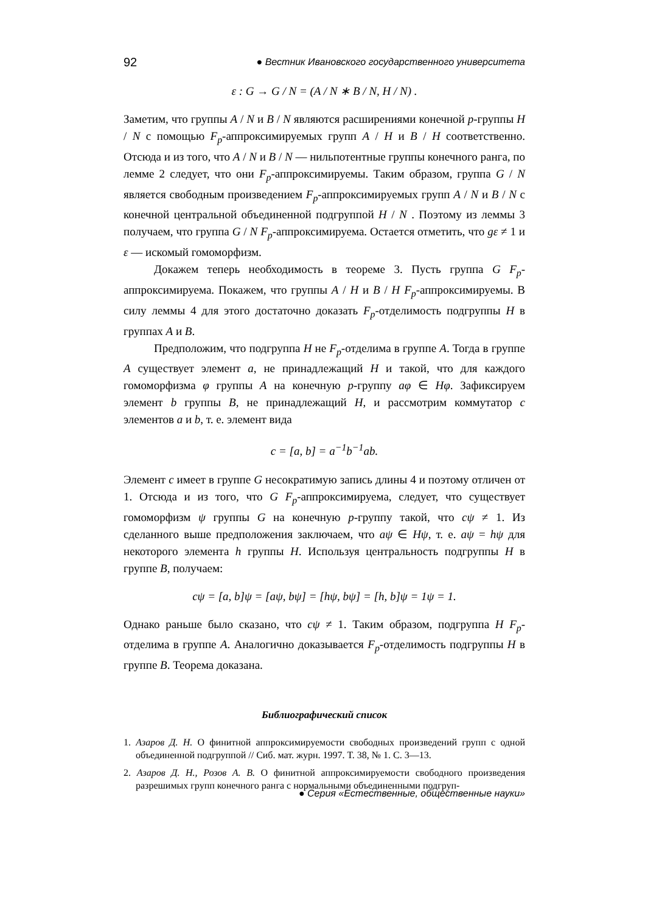92 ● Вестник Ивановского государственного университета
ε : G → G / N = (A / N ∗ B / N, H / N) .
Заметим, что группы A / N и B / N являются расширениями конечной p-группы H / N с помощью F<sub>p</sub>-аппроксимируемых групп A / H и B / H соответственно. Отсюда и из того, что A / N и B / N — нильпотентные группы конечного ранга, по лемме 2 следует, что они F<sub>p</sub>-аппроксимируемы. Таким образом, группа G / N является свободным произведением F<sub>p</sub>-аппроксимируемых групп A / N и B / N с конечной центральной объединенной подгруппой H / N . Поэтому из леммы 3 получаем, что группа G / N F<sub>p</sub>-аппроксимируема. Остается отметить, что gε ≠ 1 и ε — искомый гомоморфизм.
Докажем теперь необходимость в теореме 3. Пусть группа G F<sub>p</sub>-аппроксимируема. Покажем, что группы A / H и B / H F<sub>p</sub>-аппроксимируемы. В силу леммы 4 для этого достаточно доказать F<sub>p</sub>-отделимость подгруппы H в группах A и B.
Предположим, что подгруппа H не F<sub>p</sub>-отделима в группе A. Тогда в группе A существует элемент a, не принадлежащий H и такой, что для каждого гомоморфизма φ группы A на конечную p-группу aφ ∈ Hφ. Зафиксируем элемент b группы B, не принадлежащий H, и рассмотрим коммутатор c элементов a и b, т. е. элемент вида
c = [a, b] = a<sup>−1</sup>b<sup>−1</sup>ab.
Элемент c имеет в группе G несократимую запись длины 4 и поэтому отличен от 1. Отсюда и из того, что G F<sub>p</sub>-аппроксимируема, следует, что существует гомоморфизм ψ группы G на конечную p-группу такой, что cψ ≠ 1. Из сделанного выше предположения заключаем, что aψ ∈ Hψ, т. е. aψ = hψ для некоторого элемента h группы H. Используя центральность подгруппы H в группе B, получаем:
cψ = [a, b]ψ = [aψ, bψ] = [hψ, bψ] = [h, b]ψ = 1ψ = 1.
Однако раньше было сказано, что cψ ≠ 1. Таким образом, подгруппа H F<sub>p</sub>-отделима в группе A. Аналогично доказывается F<sub>p</sub>-отделимость подгруппы H в группе B. Теорема доказана.
Библиографический список
1. Азаров Д. Н. О финитной аппроксимируемости свободных произведений групп с одной объединенной подгруппой // Сиб. мат. журн. 1997. Т. 38, № 1. С. 3—13.
2. Азаров Д. Н., Розов А. В. О финитной аппроксимируемости свободного произведения разрешимых групп конечного ранга с нормальными объединенными подгруп-
● Серия «Естественные, общественные науки»